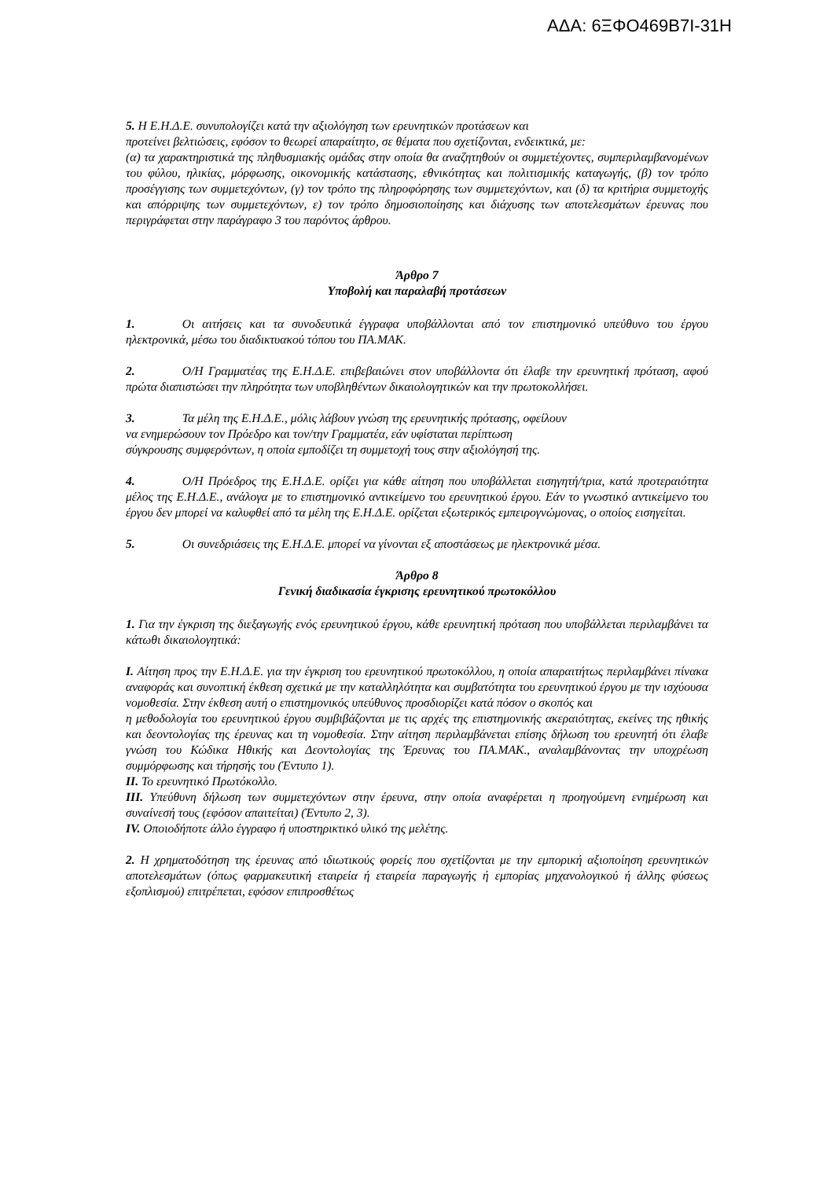ΑΔΑ: 6ΞΦΟ469Β7Ι-31Η
5. Η Ε.Η.Δ.Ε. συνυπολογίζει κατά την αξιολόγηση των ερευνητικών προτάσεων και
προτείνει βελτιώσεις, εφόσον το θεωρεί απαραίτητο, σε θέματα που σχετίζονται, ενδεικτικά, με:
(α) τα χαρακτηριστικά της πληθυσμιακής ομάδας στην οποία θα αναζητηθούν οι συμμετέχοντες, συμπεριλαμβανομένων του φύλου, ηλικίας, μόρφωσης, οικονομικής κατάστασης, εθνικότητας και πολιτισμικής καταγωγής, (β) τον τρόπο προσέγγισης των συμμετεχόντων, (γ) τον τρόπο της πληροφόρησης των συμμετεχόντων, και (δ) τα κριτήρια συμμετοχής και απόρριψης των συμμετεχόντων, ε) τον τρόπο δημοσιοποίησης και διάχυσης των αποτελεσμάτων έρευνας που περιγράφεται στην παράγραφο 3 του παρόντος άρθρου.
Άρθρο 7
Υποβολή και παραλαβή προτάσεων
1. Οι αιτήσεις και τα συνοδευτικά έγγραφα υποβάλλονται από τον επιστημονικό υπεύθυνο του έργου ηλεκτρονικά, μέσω του διαδικτυακού τόπου του ΠΑ.ΜΑΚ.
2. Ο/Η Γραμματέας της Ε.Η.Δ.Ε. επιβεβαιώνει στον υποβάλλοντα ότι έλαβε την ερευνητική πρόταση, αφού πρώτα διαπιστώσει την πληρότητα των υποβληθέντων δικαιολογητικών και την πρωτοκολλήσει.
3. Τα μέλη της Ε.Η.Δ.Ε., μόλις λάβουν γνώση της ερευνητικής πρότασης, οφείλουν
να ενημερώσουν τον Πρόεδρο και τον/την Γραμματέα, εάν υφίσταται περίπτωση
σύγκρουσης συμφερόντων, η οποία εμποδίζει τη συμμετοχή τους στην αξιολόγησή της.
4. Ο/Η Πρόεδρος της Ε.Η.Δ.Ε. ορίζει για κάθε αίτηση που υποβάλλεται εισηγητή/τρια, κατά προτεραιότητα μέλος της Ε.Η.Δ.Ε., ανάλογα με το επιστημονικό αντικείμενο του ερευνητικού έργου. Εάν το γνωστικό αντικείμενο του έργου δεν μπορεί να καλυφθεί από τα μέλη της Ε.Η.Δ.Ε. ορίζεται εξωτερικός εμπειρογνώμονας, ο οποίος εισηγείται.
5. Οι συνεδριάσεις της Ε.Η.Δ.Ε. μπορεί να γίνονται εξ αποστάσεως με ηλεκτρονικά μέσα.
Άρθρο 8
Γενική διαδικασία έγκρισης ερευνητικού πρωτοκόλλου
1. Για την έγκριση της διεξαγωγής ενός ερευνητικού έργου, κάθε ερευνητική πρόταση που υποβάλλεται περιλαμβάνει τα κάτωθι δικαιολογητικά:
I. Αίτηση προς την Ε.Η.Δ.Ε. για την έγκριση του ερευνητικού πρωτοκόλλου, η οποία απαραιτήτως περιλαμβάνει πίνακα αναφοράς και συνοπτική έκθεση σχετικά με την καταλληλότητα και συμβατότητα του ερευνητικού έργου με την ισχύουσα νομοθεσία. Στην έκθεση αυτή ο επιστημονικός υπεύθυνος προσδιορίζει κατά πόσον ο σκοπός και
η μεθοδολογία του ερευνητικού έργου συμβιβάζονται με τις αρχές της επιστημονικής ακεραιότητας, εκείνες της ηθικής και δεοντολογίας της έρευνας και τη νομοθεσία. Στην αίτηση περιλαμβάνεται επίσης δήλωση του ερευνητή ότι έλαβε γνώση του Κώδικα Ηθικής και Δεοντολογίας της Έρευνας του ΠΑ.ΜΑΚ., αναλαμβάνοντας την υποχρέωση συμμόρφωσης και τήρησής του (Έντυπο 1).
II. Το ερευνητικό Πρωτόκολλο.
III. Υπεύθυνη δήλωση των συμμετεχόντων στην έρευνα, στην οποία αναφέρεται η προηγούμενη ενημέρωση και συναίνεσή τους (εφόσον απαιτείται) (Έντυπο 2, 3).
IV. Οποιοδήποτε άλλο έγγραφο ή υποστηρικτικό υλικό της μελέτης.
2. Η χρηματοδότηση της έρευνας από ιδιωτικούς φορείς που σχετίζονται με την εμπορική αξιοποίηση ερευνητικών αποτελεσμάτων (όπως φαρμακευτική εταιρεία ή εταιρεία παραγωγής ή εμπορίας μηχανολογικού ή άλλης φύσεως εξοπλισμού) επιτρέπεται, εφόσον επιπροσθέτως